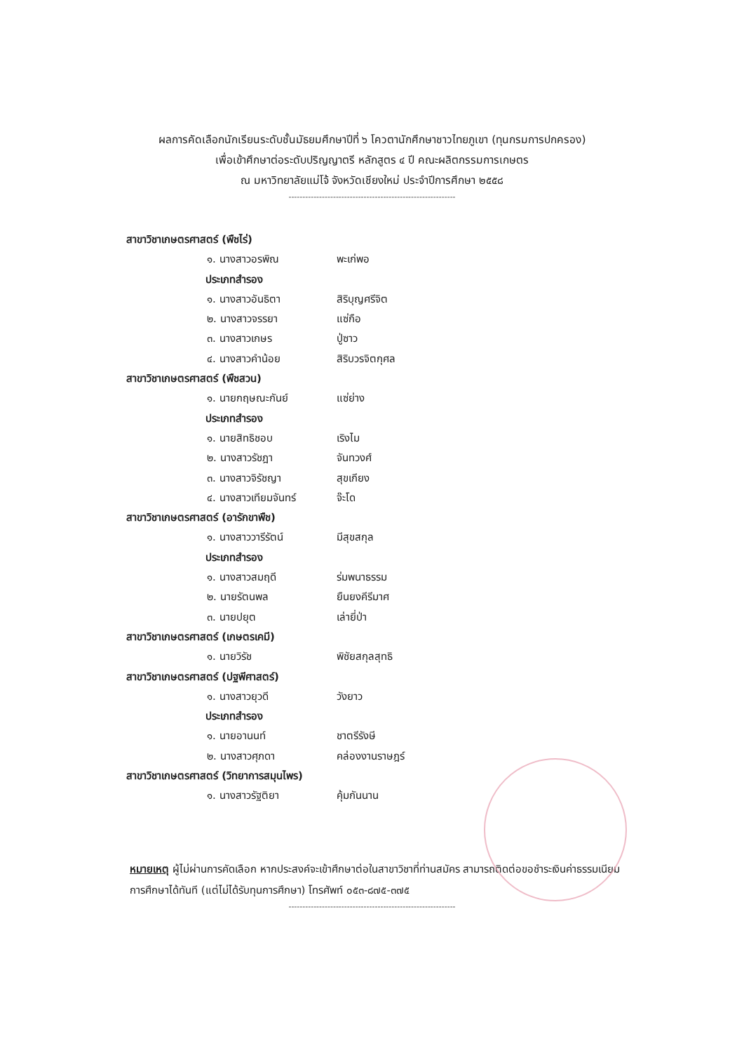ผลการคัดเลือกนักเรียนระดับชั้นมัธยมศึกษาปีที่ ๖ โควตานักศึกษาชาวไทยภูเขา (ทุนกรมการปกครอง)
เพื่อเข้าศึกษาต่อระดับปริญญาตรี หลักสูตร ๔ ปี คณะผลิตกรรมการเกษตร
ณ มหาวิทยาลัยแม่โจ้ จังหวัดเชียงใหม่ ประจำปีการศึกษา ๒๕๕๘
------------------------------------------------------------
สาขาวิชาเกษตรศาสตร์ (พืชไร่)
๑. นางสาวอรพิณ พะเก่พอ
ประเภทสำรอง
๑. นางสาวอันธิตา สิริบุญศรีจิต
๒. นางสาวจรรยา แซ่กือ
๓. นางสาวเกษร ปู่ซาว
๔. นางสาวคำน้อย สิริบวรจิตกุศล
สาขาวิชาเกษตรศาสตร์ (พืชสวน)
๑. นายกฤษณะกันย์ แซ่ย่าง
ประเภทสำรอง
๑. นายสิทธิชอบ เริงไม
๒. นางสาวรัชฎา จันทวงศ์
๓. นางสาวจิรัชญา สุขเกียง
๔. นางสาวเทียมจันทร์ จ๊ะโด
สาขาวิชาเกษตรศาสตร์ (อารักขาพืช)
๑. นางสาววารีรัตน์ มีสุขสกุล
ประเภทสำรอง
๑. นางสาวสมฤดี ร่มพนาธรรม
๒. นายรัตนพล ยืนยงคีรีมาศ
๓. นายปยุต เล่ายี่ป่า
สาขาวิชาเกษตรศาสตร์ (เกษตรเคมี)
๑. นายวิรัช พิชัยสกุลสุทธิ
สาขาวิชาเกษตรศาสตร์ (ปฐพีศาสตร์)
๑. นางสาวยุวดี วังยาว
ประเภทสำรอง
๑. นายอานนท์ ชาตรีรังษี
๒. นางสาวศุภดา คล่องงานราษฎร์
สาขาวิชาเกษตรศาสตร์ (วิทยาการสมุนไพร)
๑. นางสาวรัฐติยา คุ้มกันนาน
หมายเหตุ ผู้ไม่ผ่านการคัดเลือก หากประสงค์จะเข้าศึกษาต่อในสาขาวิชาที่ท่านสมัคร สามารถติดต่อขอชำระเงินค่าธรรมเนียมการศึกษาได้ทันที (แต่ไม่ได้รับทุนการศึกษา) โทรศัพท์ ๐๕๓-๘๗๕-๓๗๕
------------------------------------------------------------